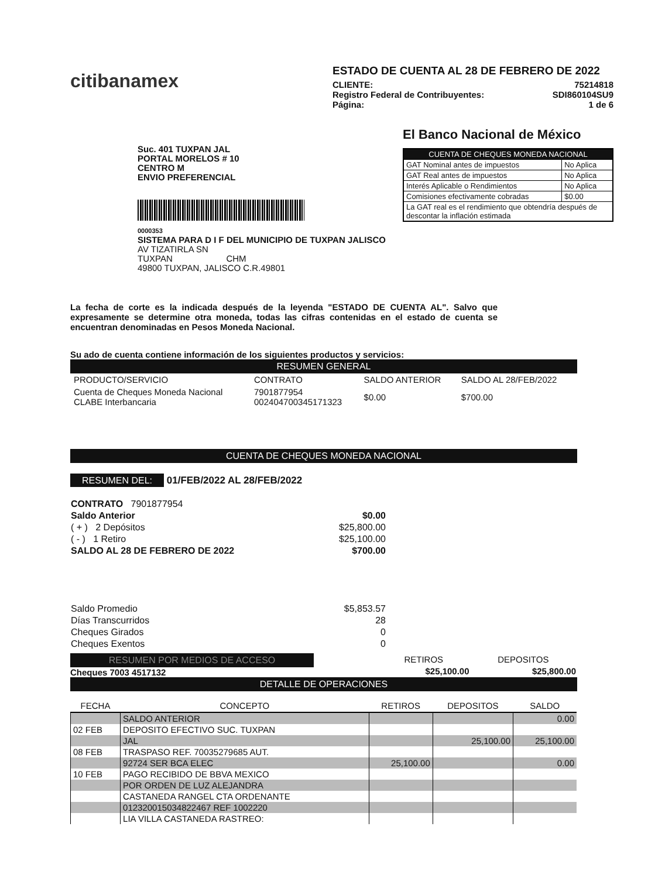citibanamex
ESTADO DE CUENTA AL 28 DE FEBRERO DE 2022
CLIENTE: 75214818
Registro Federal de Contribuyentes: SDI860104SU9
Página: 1 de 6
Suc. 401 TUXPAN JAL
PORTAL MORELOS # 10
CENTRO M
ENVIO PREFERENCIAL
0000353
SISTEMA PARA D I F DEL MUNICIPIO DE TUXPAN JALISCO
AV TIZATIRLA SN
TUXPAN CHM
49800 TUXPAN, JALISCO C.R.49801
El Banco Nacional de México
| CUENTA DE CHEQUES MONEDA NACIONAL | |
| --- | --- |
| GAT Nominal antes de impuestos | No Aplica |
| GAT Real antes de impuestos | No Aplica |
| Interés Aplicable o Rendimientos | No Aplica |
| Comisiones efectivamente cobradas | $0.00 |
| La GAT real es el rendimiento que obtendría después de descontar la inflación estimada | |
La fecha de corte es la indicada después de la leyenda "ESTADO DE CUENTA AL". Salvo que expresamente se determine otra moneda, todas las cifras contenidas en el estado de cuenta se encuentran denominadas en Pesos Moneda Nacional.
Su ado de cuenta contiene información de los siguientes productos y servicios:
RESUMEN GENERAL
| PRODUCTO/SERVICIO | CONTRATO | SALDO ANTERIOR | SALDO AL 28/FEB/2022 |
| --- | --- | --- | --- |
| Cuenta de Cheques Moneda Nacional CLABE Interbancaria | 7901877954 002404700345171323 | $0.00 | $700.00 |
CUENTA DE CHEQUES MONEDA NACIONAL
RESUMEN DEL: 01/FEB/2022 AL 28/FEB/2022
| CONTRATO 7901877954 | |
| Saldo Anterior | $0.00 |
| ( + ) 2 Depósitos | $25,800.00 |
| ( - ) 1 Retiro | $25,100.00 |
| SALDO AL 28 DE FEBRERO DE 2022 | $700.00 |
| Saldo Promedio | $5,853.57 |
| Días Transcurridos | 28 |
| Cheques Girados | 0 |
| Cheques Exentos | 0 |
RESUMEN POR MEDIOS DE ACCESO
Cheques 7003 4517132
| RETIROS | DEPOSITOS |
| --- | --- |
| $25,100.00 | $25,800.00 |
DETALLE DE OPERACIONES
| FECHA | CONCEPTO | RETIROS | DEPOSITOS | SALDO |
| --- | --- | --- | --- | --- |
| | SALDO ANTERIOR | | | 0.00 |
| 02 FEB | DEPOSITO EFECTIVO SUC. TUXPAN | | | |
| | JAL | | 25,100.00 | 25,100.00 |
| 08 FEB | TRASPASO REF. 70035279685 AUT. | | | |
| | 92724 SER BCA ELEC | 25,100.00 | | 0.00 |
| 10 FEB | PAGO RECIBIDO DE BBVA MEXICO | | | |
| | POR ORDEN DE LUZ ALEJANDRA | | | |
| | CASTANEDA RANGEL CTA ORDENANTE | | | |
| | 012320015034822467 REF 1002220 | | | |
| | LIA VILLA CASTANEDA RASTREO: | | | |